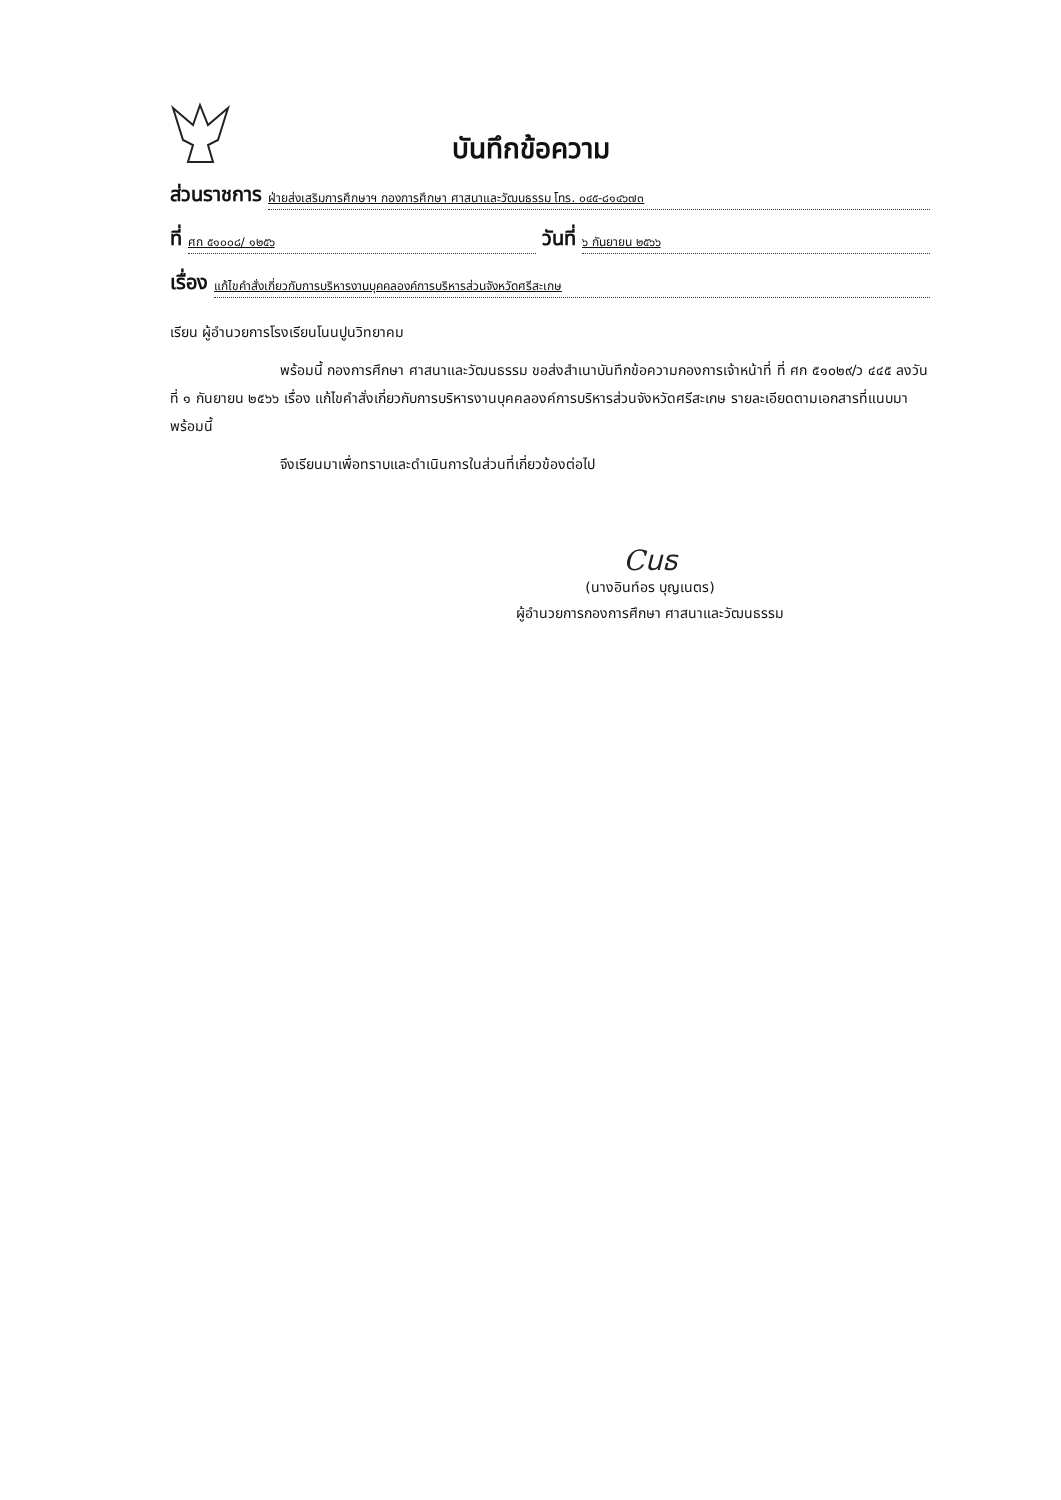บันทึกข้อความ
ส่วนราชการ ฝ่ายส่งเสริมการศึกษาฯ กองการศึกษา ศาสนาและวัฒนธรรม โทร. ๐๔๕-๘๑๔๖๗๓
ที่ ศก ๕๑๐๐๘/ ๑๒๕๖ วันที่ ๖ กันยายน ๒๕๖๖
เรื่อง แก้ไขคำสั่งเกี่ยวกับการบริหารงานบุคคลองค์การบริหารส่วนจังหวัดศรีสะเกษ
เรียน ผู้อำนวยการโรงเรียนโนนปูนวิทยาคม
พร้อมนี้ กองการศึกษา ศาสนาและวัฒนธรรม ขอส่งสำเนาบันทึกข้อความกองการเจ้าหน้าที่ ที่ ศก ๕๑๐๒๙/ว ๔๔๕ ลงวันที่ ๑ กันยายน ๒๕๖๖ เรื่อง แก้ไขคำสั่งเกี่ยวกับการบริหารงานบุคคลองค์การบริหารส่วนจังหวัดศรีสะเกษ รายละเอียดตามเอกสารที่แนบมาพร้อมนี้
จึงเรียนมาเพื่อทราบและดำเนินการในส่วนที่เกี่ยวข้องต่อไป
Cนธ
(นางอินท์อร บุญเนตร)
ผู้อำนวยการกองการศึกษา ศาสนาและวัฒนธรรม